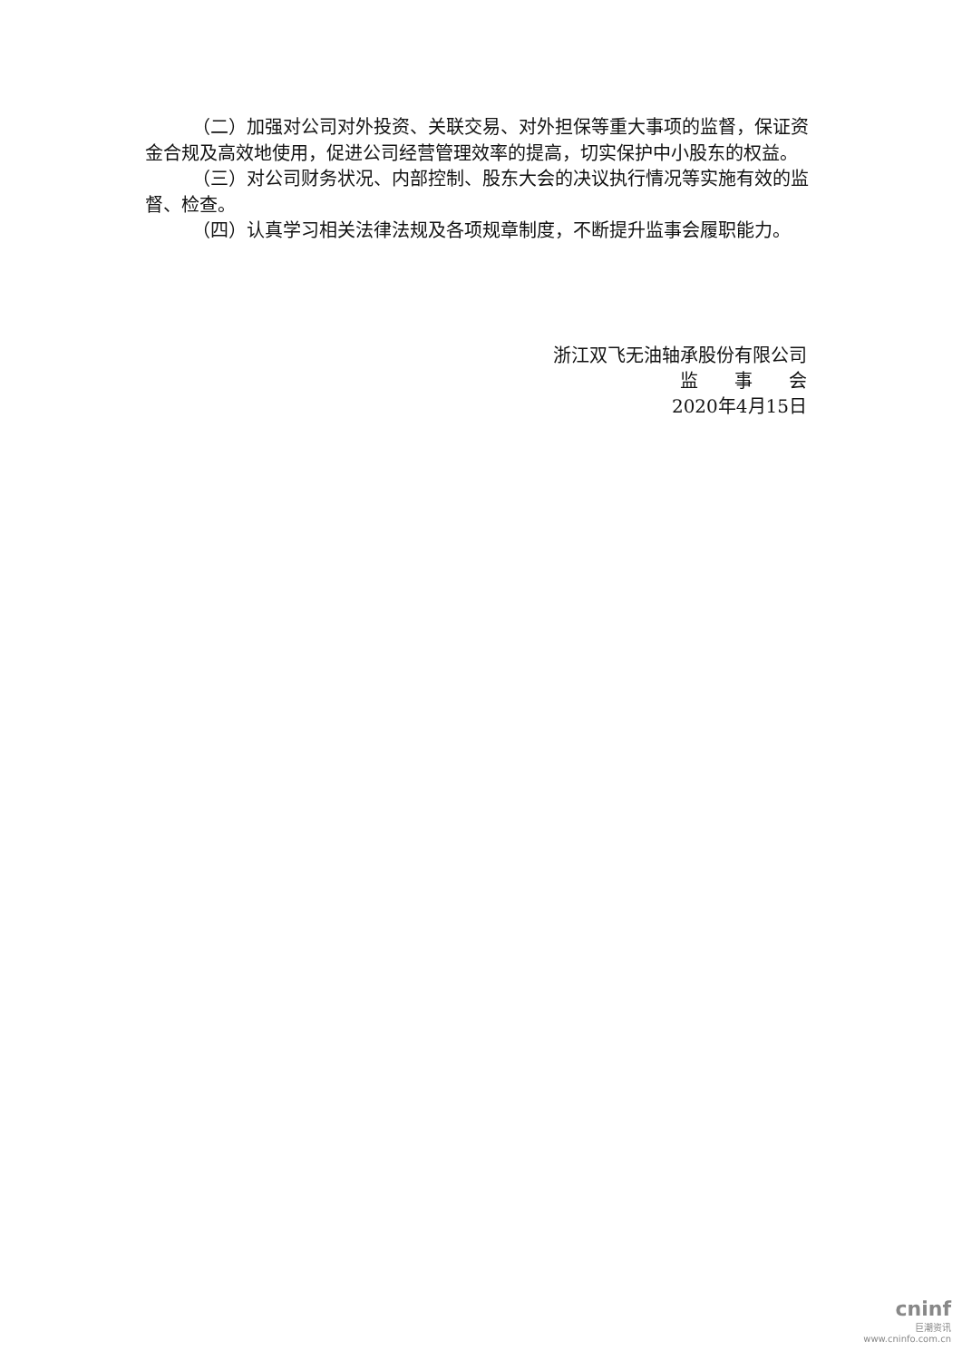（二）加强对公司对外投资、关联交易、对外担保等重大事项的监督，保证资金合规及高效地使用，促进公司经营管理效率的提高，切实保护中小股东的权益。
（三）对公司财务状况、内部控制、股东大会的决议执行情况等实施有效的监督、检查。
（四）认真学习相关法律法规及各项规章制度，不断提升监事会履职能力。
浙江双飞无油轴承股份有限公司
监　　事　　会
2020年4月15日
cninf
巨潮资讯
www.cninfo.com.cn